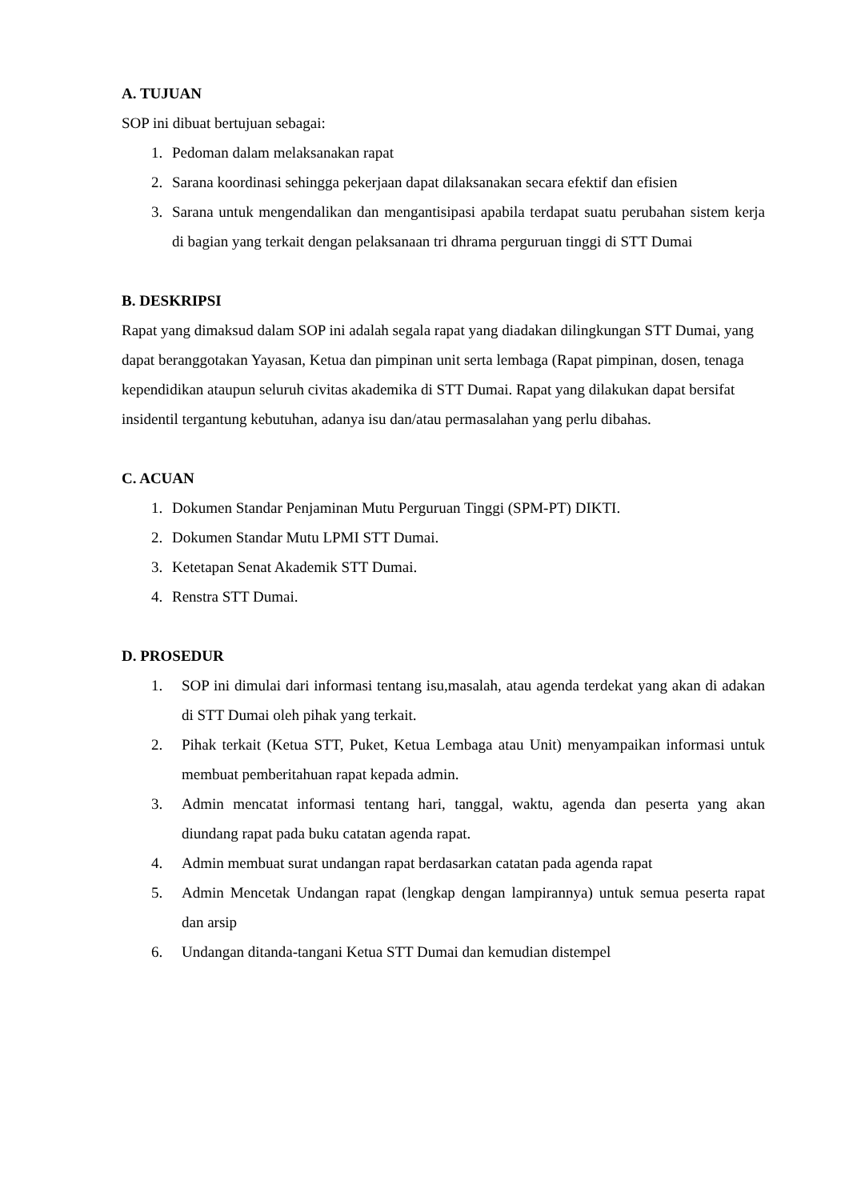A. TUJUAN
SOP ini dibuat bertujuan sebagai:
1. Pedoman dalam melaksanakan rapat
2. Sarana koordinasi sehingga pekerjaan dapat dilaksanakan secara efektif dan efisien
3. Sarana untuk mengendalikan dan mengantisipasi apabila terdapat suatu perubahan sistem kerja di bagian yang terkait dengan pelaksanaan tri dhrama perguruan tinggi di STT Dumai
B. DESKRIPSI
Rapat yang dimaksud dalam SOP ini adalah segala rapat yang diadakan dilingkungan STT Dumai, yang dapat beranggotakan Yayasan, Ketua dan pimpinan unit serta lembaga (Rapat pimpinan, dosen, tenaga kependidikan ataupun seluruh civitas akademika di STT Dumai. Rapat yang dilakukan dapat bersifat insidentil tergantung kebutuhan, adanya isu dan/atau permasalahan yang perlu dibahas.
C. ACUAN
1. Dokumen Standar Penjaminan Mutu Perguruan Tinggi (SPM-PT) DIKTI.
2. Dokumen Standar Mutu LPMI STT Dumai.
3. Ketetapan Senat Akademik STT Dumai.
4. Renstra STT Dumai.
D. PROSEDUR
1. SOP ini dimulai dari informasi tentang isu,masalah, atau agenda terdekat yang akan di adakan di STT Dumai oleh pihak yang terkait.
2. Pihak terkait (Ketua STT, Puket, Ketua Lembaga atau Unit) menyampaikan informasi untuk membuat pemberitahuan rapat kepada admin.
3. Admin mencatat informasi tentang hari, tanggal, waktu, agenda dan peserta yang akan diundang rapat pada buku catatan agenda rapat.
4. Admin membuat surat undangan rapat berdasarkan catatan pada agenda rapat
5. Admin Mencetak Undangan rapat (lengkap dengan lampirannya) untuk semua peserta rapat dan arsip
6. Undangan ditanda-tangani Ketua STT Dumai dan kemudian distempel